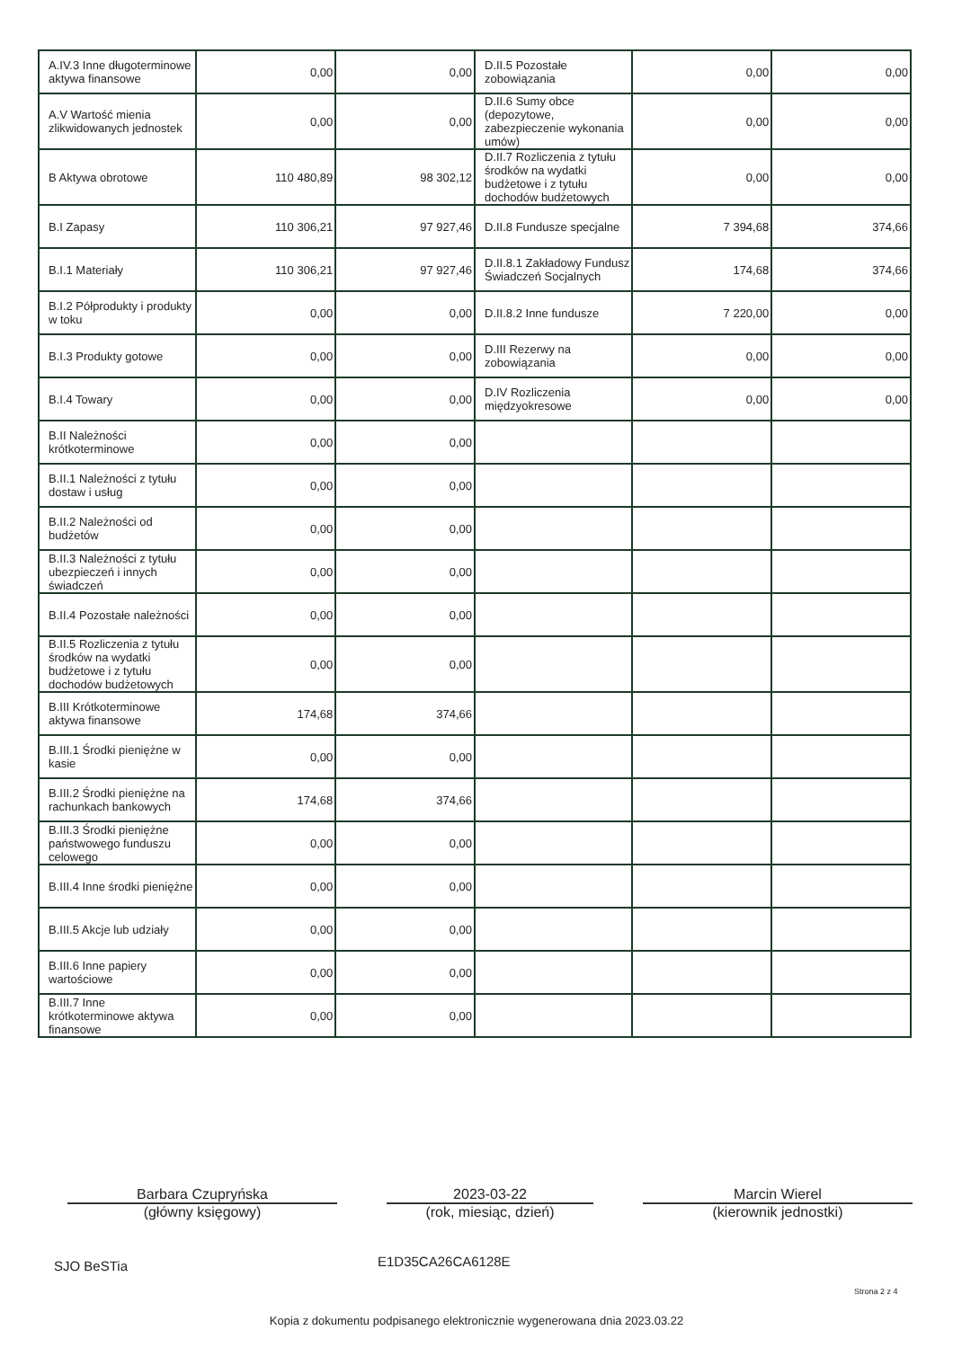| A.IV.3 Inne długoterminowe aktywa finansowe | 0,00 | 0,00 | D.II.5 Pozostałe zobowiązania | 0,00 | 0,00 |
| A.V Wartość mienia zlikwidowanych jednostek | 0,00 | 0,00 | D.II.6 Sumy obce (depozytowe, zabezpieczenie wykonania umów) | 0,00 | 0,00 |
| B Aktywa obrotowe | 110 480,89 | 98 302,12 | D.II.7 Rozliczenia z tytułu środków na wydatki budżetowe i z tytułu dochodów budżetowych | 0,00 | 0,00 |
| B.I Zapasy | 110 306,21 | 97 927,46 | D.II.8 Fundusze specjalne | 7 394,68 | 374,66 |
| B.I.1 Materiały | 110 306,21 | 97 927,46 | D.II.8.1 Zakładowy Fundusz Świadczeń Socjalnych | 174,68 | 374,66 |
| B.I.2 Półprodukty i produkty w toku | 0,00 | 0,00 | D.II.8.2 Inne fundusze | 7 220,00 | 0,00 |
| B.I.3 Produkty gotowe | 0,00 | 0,00 | D.III Rezerwy na zobowiązania | 0,00 | 0,00 |
| B.I.4 Towary | 0,00 | 0,00 | D.IV Rozliczenia międzyokresowe | 0,00 | 0,00 |
| B.II Należności krótkoterminowe | 0,00 | 0,00 | | | |
| B.II.1 Należności z tytułu dostaw i usług | 0,00 | 0,00 | | | |
| B.II.2 Należności od budżetów | 0,00 | 0,00 | | | |
| B.II.3 Należności z tytułu ubezpieczeń i innych świadczeń | 0,00 | 0,00 | | | |
| B.II.4 Pozostałe należności | 0,00 | 0,00 | | | |
| B.II.5 Rozliczenia z tytułu środków na wydatki budżetowe i z tytułu dochodów budżetowych | 0,00 | 0,00 | | | |
| B.III Krótkoterminowe aktywa finansowe | 174,68 | 374,66 | | | |
| B.III.1 Środki pieniężne w kasie | 0,00 | 0,00 | | | |
| B.III.2 Środki pieniężne na rachunkach bankowych | 174,68 | 374,66 | | | |
| B.III.3 Środki pieniężne państwowego funduszu celowego | 0,00 | 0,00 | | | |
| B.III.4 Inne środki pieniężne | 0,00 | 0,00 | | | |
| B.III.5 Akcje lub udziały | 0,00 | 0,00 | | | |
| B.III.6 Inne papiery wartościowe | 0,00 | 0,00 | | | |
| B.III.7 Inne krótkoterminowe aktywa finansowe | 0,00 | 0,00 | | | |
Barbara Czupryńska
(główny księgowy)
2023-03-22
(rok, miesiąc, dzień)
Marcin Wierel
(kierownik jednostki)
SJO BeSTia E1D35CA26CA6128E
Strona 2 z 4
Kopia z dokumentu podpisanego elektronicznie wygenerowana dnia 2023.03.22